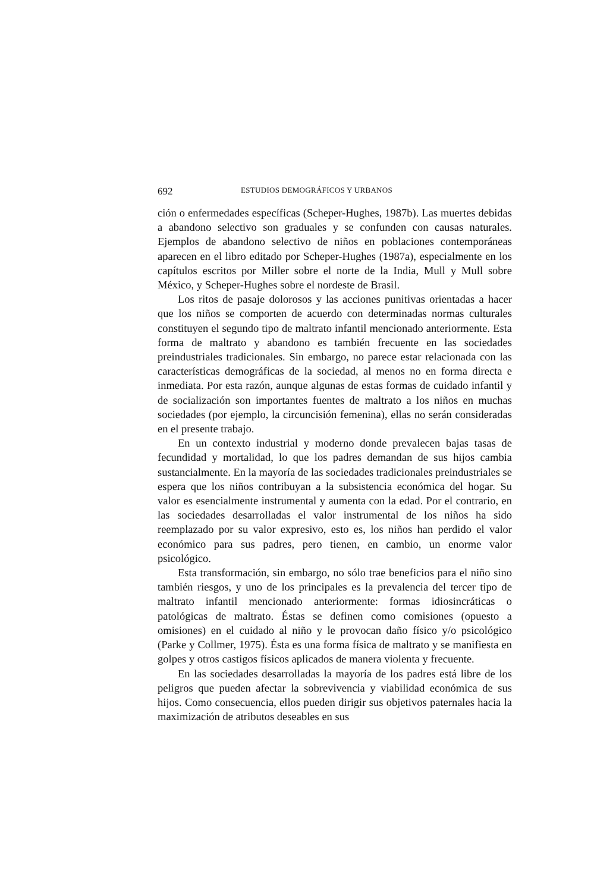692 ESTUDIOS DEMOGRÁFICOS Y URBANOS
ción o enfermedades específicas (Scheper-Hughes, 1987b). Las muertes debidas a abandono selectivo son graduales y se confunden con causas naturales. Ejemplos de abandono selectivo de niños en poblaciones contemporáneas aparecen en el libro editado por Scheper-Hughes (1987a), especialmente en los capítulos escritos por Miller sobre el norte de la India, Mull y Mull sobre México, y Scheper-Hughes sobre el nordeste de Brasil.
Los ritos de pasaje dolorosos y las acciones punitivas orientadas a hacer que los niños se comporten de acuerdo con determinadas normas culturales constituyen el segundo tipo de maltrato infantil mencionado anteriormente. Esta forma de maltrato y abandono es también frecuente en las sociedades preindustriales tradicionales. Sin embargo, no parece estar relacionada con las características demográficas de la sociedad, al menos no en forma directa e inmediata. Por esta razón, aunque algunas de estas formas de cuidado infantil y de socialización son importantes fuentes de maltrato a los niños en muchas sociedades (por ejemplo, la circuncisión femenina), ellas no serán consideradas en el presente trabajo.
En un contexto industrial y moderno donde prevalecen bajas tasas de fecundidad y mortalidad, lo que los padres demandan de sus hijos cambia sustancialmente. En la mayoría de las sociedades tradicionales preindustriales se espera que los niños contribuyan a la subsistencia económica del hogar. Su valor es esencialmente instrumental y aumenta con la edad. Por el contrario, en las sociedades desarrolladas el valor instrumental de los niños ha sido reemplazado por su valor expresivo, esto es, los niños han perdido el valor económico para sus padres, pero tienen, en cambio, un enorme valor psicológico.
Esta transformación, sin embargo, no sólo trae beneficios para el niño sino también riesgos, y uno de los principales es la prevalencia del tercer tipo de maltrato infantil mencionado anteriormente: formas idiosincráticas o patológicas de maltrato. Éstas se definen como comisiones (opuesto a omisiones) en el cuidado al niño y le provocan daño físico y/o psicológico (Parke y Collmer, 1975). Ésta es una forma física de maltrato y se manifiesta en golpes y otros castigos físicos aplicados de manera violenta y frecuente.
En las sociedades desarrolladas la mayoría de los padres está libre de los peligros que pueden afectar la sobrevivencia y viabilidad económica de sus hijos. Como consecuencia, ellos pueden dirigir sus objetivos paternales hacia la maximización de atributos deseables en sus